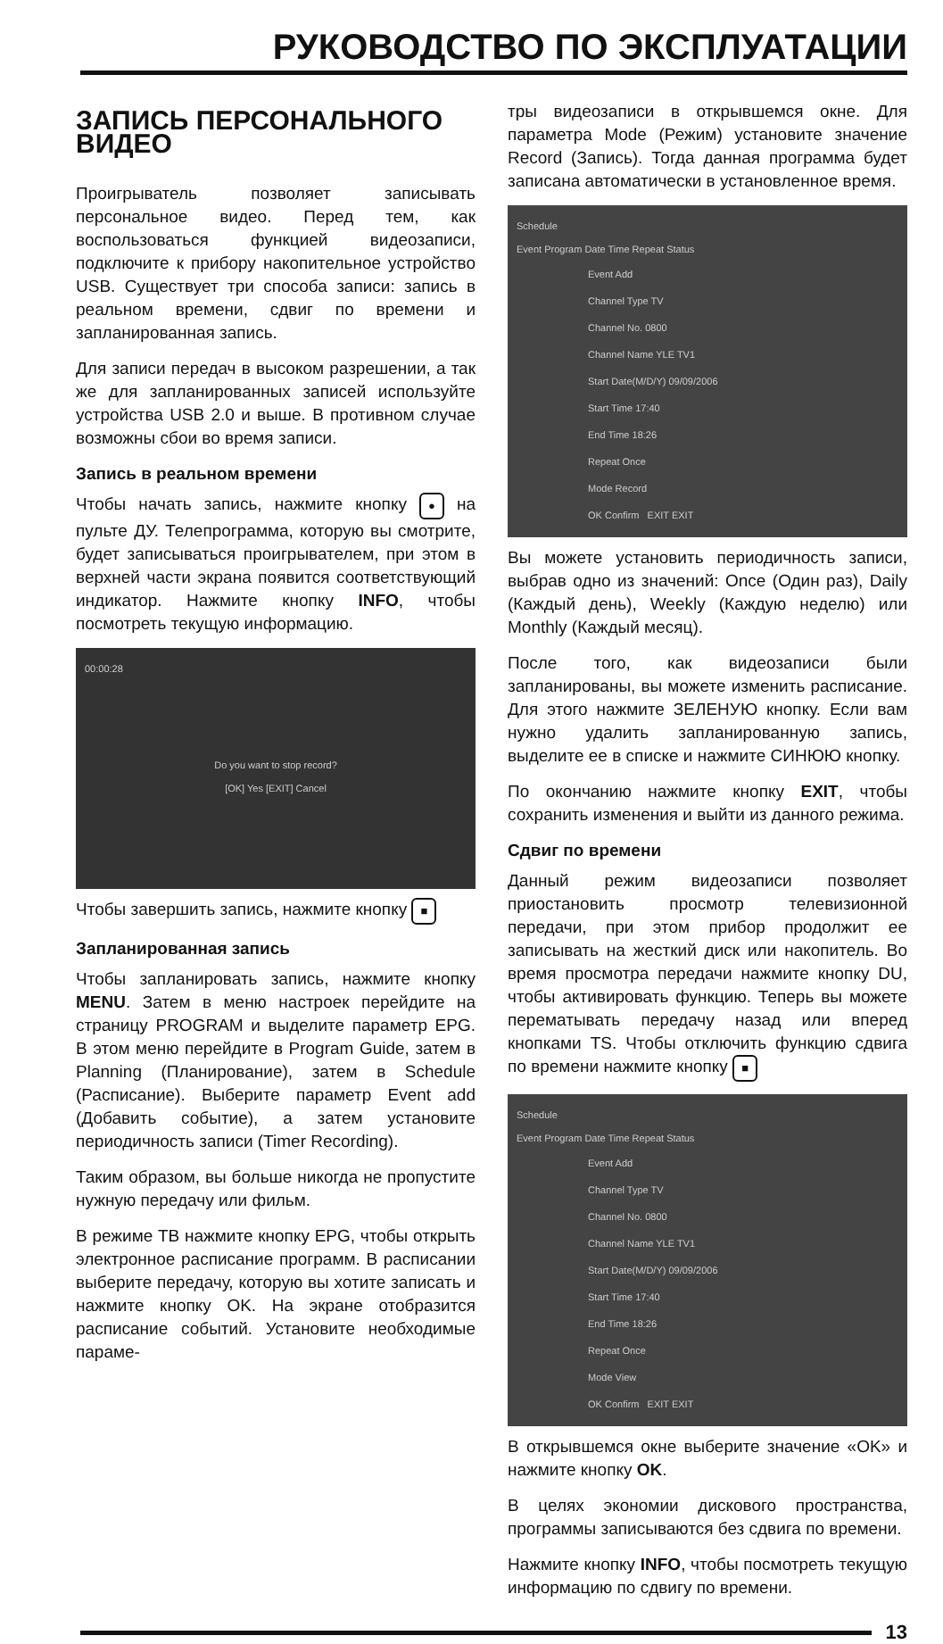РУКОВОДСТВО ПО ЭКСПЛУАТАЦИИ
ЗАПИСЬ ПЕРСОНАЛЬНОГО ВИДЕО
Проигрыватель позволяет записывать персональное видео. Перед тем, как воспользоваться функцией видеозаписи, подключите к прибору накопительное устройство USB. Существует три способа записи: запись в реальном времени, сдвиг по времени и запланированная запись.
Для записи передач в высоком разрешении, а так же для запланированных записей используйте устройства USB 2.0 и выше. В противном случае возможны сбои во время записи.
Запись в реальном времени
Чтобы начать запись, нажмите кнопку ● на пульте ДУ. Телепрограмма, которую вы смотрите, будет записываться проигрывателем, при этом в верхней части экрана появится соответствующий индикатор. Нажмите кнопку INFO, чтобы посмотреть текущую информацию.
00:00:28
Do you want to stop record?
[OK] Yes [EXIT] Cancel
Чтобы завершить запись, нажмите кнопку ■
Запланированная запись
Чтобы запланировать запись, нажмите кнопку MENU. Затем в меню настроек перейдите на страницу PROGRAM и выделите параметр EPG. В этом меню перейдите в Program Guide, затем в Planning (Планирование), затем в Schedule (Расписание). Выберите параметр Event add (Добавить событие), а затем установите периодичность записи (Timer Recording).
Таким образом, вы больше никогда не пропустите нужную передачу или фильм.
В режиме ТВ нажмите кнопку EPG, чтобы открыть электронное расписание программ. В расписании выберите передачу, которую вы хотите записать и нажмите кнопку OK. На экране отобразится расписание событий. Установите необходимые параме-
тры видеозаписи в открывшемся окне. Для параметра Mode (Режим) установите значение Record (Запись). Тогда данная программа будет записана автоматически в установленное время.
Schedule
Event Program Date Time Repeat Status
Event Add
Channel Type TV
Channel No. 0800
Channel Name YLE TV1
Start Date(M/D/Y) 09/09/2006
Start Time 17:40
End Time 18:26
Repeat Once
Mode Record
OK Confirm EXIT EXIT
Вы можете установить периодичность записи, выбрав одно из значений: Once (Один раз), Daily (Каждый день), Weekly (Каждую неделю) или Monthly (Каждый месяц).
После того, как видеозаписи были запланированы, вы можете изменить расписание. Для этого нажмите ЗЕЛЕНУЮ кнопку. Если вам нужно удалить запланированную запись, выделите ее в списке и нажмите СИНЮЮ кнопку.
По окончанию нажмите кнопку EXIT, чтобы сохранить изменения и выйти из данного режима.
Сдвиг по времени
Данный режим видеозаписи позволяет приостановить просмотр телевизионной передачи, при этом прибор продолжит ее записывать на жесткий диск или накопитель. Во время просмотра передачи нажмите кнопку DU, чтобы активировать функцию. Теперь вы можете перематывать передачу назад или вперед кнопками TS. Чтобы отключить функцию сдвига по времени нажмите кнопку ■
Schedule
Event Program Date Time Repeat Status
Event Add
Channel Type TV
Channel No. 0800
Channel Name YLE TV1
Start Date(M/D/Y) 09/09/2006
Start Time 17:40
End Time 18:26
Repeat Once
Mode View
OK Confirm EXIT EXIT
В открывшемся окне выберите значение «OK» и нажмите кнопку OK.
В целях экономии дискового пространства, программы записываются без сдвига по времени.
Нажмите кнопку INFO, чтобы посмотреть текущую информацию по сдвигу по времени.
13